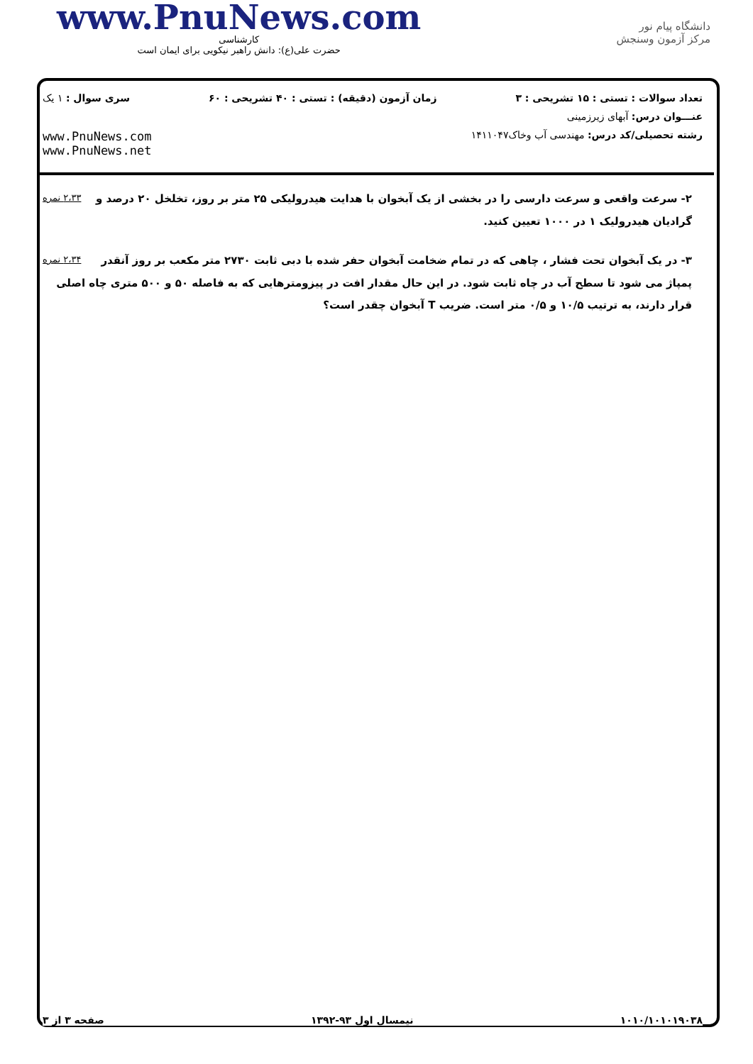www.PnuNews.com
کارشناسی
حضرت علی(ع): دانش راهبر نیکویی برای ایمان است
دانشگاه پیام نور
مرکز آزمون وسنجش
تعداد سوالات : تستی : ۱۵ تشریحی : ۳ زمان آزمون (دقیقه) : تستی : ۴۰ تشریحی : ۶۰ سری سوال : ۱ یک
عنـــوان درس: آبهای زیرزمینی
رشته تحصیلی/کد درس: مهندسی آب وخاک۱۴۱۱۰۴۷
www.PnuNews.com
www.PnuNews.net
۲،۳۳ نمره ۲- سرعت واقعی و سرعت دارسی را در بخشی از یک آبخوان با هدایت هیدرولیکی ۲۵ متر بر روز، تخلخل ۲۰ درصد و گرادیان هیدرولیک ۱ در ۱۰۰۰ تعیین کنید.
۲،۳۴ نمره ۳- در یک آبخوان تحت فشار ، چاهی که در تمام ضخامت آبخوان حفر شده با دبی ثابت ۲۷۳۰ متر مکعب بر روز آنقدر پمپاژ می شود تا سطح آب در چاه ثابت شود. در این حال مقدار افت در پیزومترهایی که به فاصله ۵۰ و ۵۰۰ متری چاه اصلی قرار دارند، به ترتیب ۱۰/۵ و ۰/۵ متر است. ضریب T آبخوان چقدر است؟
صفحه ۳ از ۳ نیمسال اول ۹۳-۱۳۹۲ ۱۰۱۰/۱۰۱۰۱۹۰۳۸